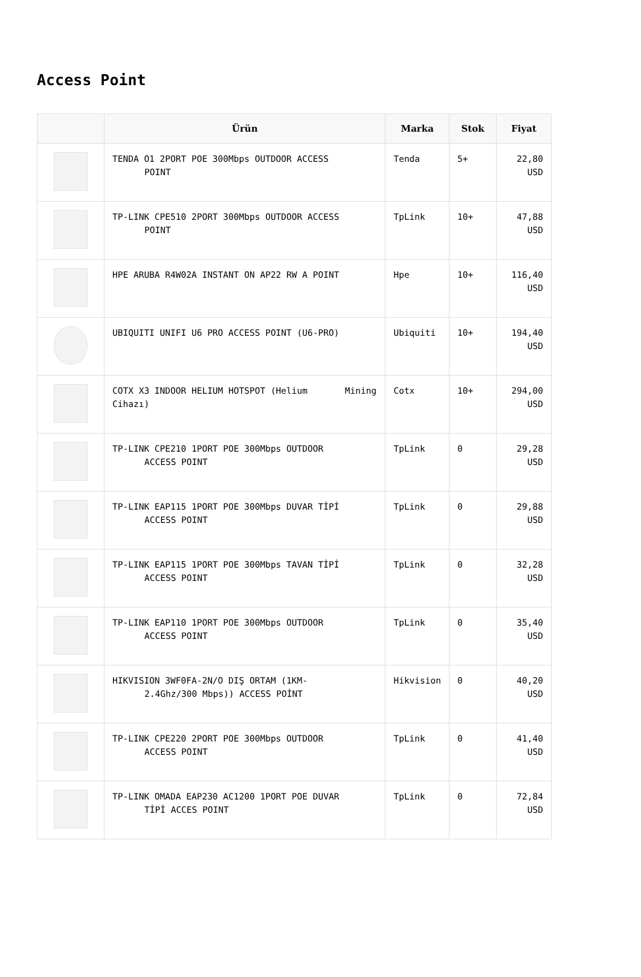Access Point
| | Ürün | Marka | Stok | Fiyat |
| --- | --- | --- | --- | --- |
| | TENDA O1 2PORT POE 300Mbps OUTDOOR ACCESS POINT | Tenda | 5+ | 22,80 USD |
| | TP-LINK CPE510 2PORT 300Mbps OUTDOOR ACCESS POINT | TpLink | 10+ | 47,88 USD |
| | HPE ARUBA R4W02A INSTANT ON AP22 RW A POINT | Hpe | 10+ | 116,40 USD |
| | UBIQUITI UNIFI U6 PRO ACCESS POINT (U6-PRO) | Ubiquiti | 10+ | 194,40 USD |
| | COTX X3 INDOOR HELIUM HOTSPOT (Helium Mining Cihazı) | Cotx | 10+ | 294,00 USD |
| | TP-LINK CPE210 1PORT POE 300Mbps OUTDOOR ACCESS POINT | TpLink | 0 | 29,28 USD |
| | TP-LINK EAP115 1PORT POE 300Mbps DUVAR TİPİ ACCESS POINT | TpLink | 0 | 29,88 USD |
| | TP-LINK EAP115 1PORT POE 300Mbps TAVAN TİPİ ACCESS POINT | TpLink | 0 | 32,28 USD |
| | TP-LINK EAP110 1PORT POE 300Mbps OUTDOOR ACCESS POINT | TpLink | 0 | 35,40 USD |
| | HIKVISION 3WF0FA-2N/O DIŞ ORTAM (1KM- 2.4Ghz/300 Mbps)) ACCESS POİNT | Hikvision | 0 | 40,20 USD |
| | TP-LINK CPE220 2PORT POE 300Mbps OUTDOOR ACCESS POINT | TpLink | 0 | 41,40 USD |
| | TP-LINK OMADA EAP230 AC1200 1PORT POE DUVAR TİPİ ACCES POINT | TpLink | 0 | 72,84 USD |